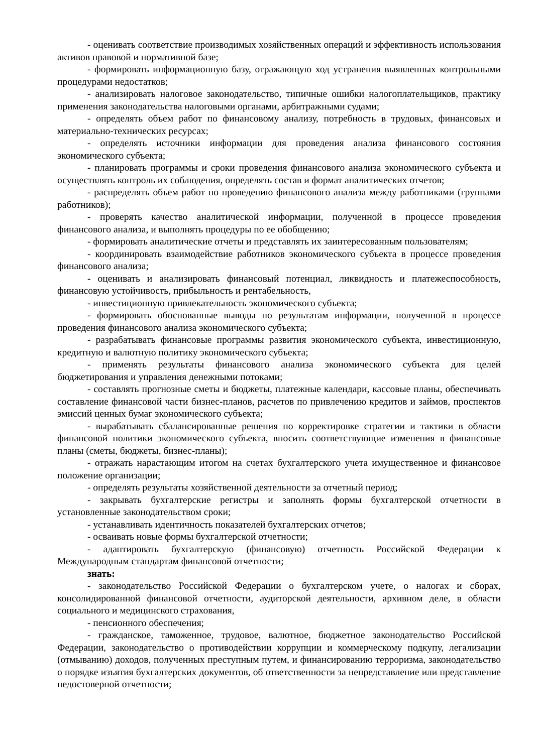- оценивать соответствие производимых хозяйственных операций и эффективность использования активов правовой и нормативной базе;
- формировать информационную базу, отражающую ход устранения выявленных контрольными процедурами недостатков;
- анализировать налоговое законодательство, типичные ошибки налогоплательщиков, практику применения законодательства налоговыми органами, арбитражными судами;
- определять объем работ по финансовому анализу, потребность в трудовых, финансовых и материально-технических ресурсах;
- определять источники информации для проведения анализа финансового состояния экономического субъекта;
- планировать программы и сроки проведения финансового анализа экономического субъекта и осуществлять контроль их соблюдения, определять состав и формат аналитических отчетов;
- распределять объем работ по проведению финансового анализа между работниками (группами работников);
- проверять качество аналитической информации, полученной в процессе проведения финансового анализа, и выполнять процедуры по ее обобщению;
- формировать аналитические отчеты и представлять их заинтересованным пользователям;
- координировать взаимодействие работников экономического субъекта в процессе проведения финансового анализа;
- оценивать и анализировать финансовый потенциал, ликвидность и платежеспособность, финансовую устойчивость, прибыльность и рентабельность,
- инвестиционную привлекательность экономического субъекта;
- формировать обоснованные выводы по результатам информации, полученной в процессе проведения финансового анализа экономического субъекта;
- разрабатывать финансовые программы развития экономического субъекта, инвестиционную, кредитную и валютную политику экономического субъекта;
- применять результаты финансового анализа экономического субъекта для целей бюджетирования и управления денежными потоками;
- составлять прогнозные сметы и бюджеты, платежные календари, кассовые планы, обеспечивать составление финансовой части бизнес-планов, расчетов по привлечению кредитов и займов, проспектов эмиссий ценных бумаг экономического субъекта;
- вырабатывать сбалансированные решения по корректировке стратегии и тактики в области финансовой политики экономического субъекта, вносить соответствующие изменения в финансовые планы (сметы, бюджеты, бизнес-планы);
- отражать нарастающим итогом на счетах бухгалтерского учета имущественное и финансовое положение организации;
- определять результаты хозяйственной деятельности за отчетный период;
- закрывать бухгалтерские регистры и заполнять формы бухгалтерской отчетности в установленные законодательством сроки;
- устанавливать идентичность показателей бухгалтерских отчетов;
- осваивать новые формы бухгалтерской отчетности;
- адаптировать бухгалтерскую (финансовую) отчетность Российской Федерации к Международным стандартам финансовой отчетности;
знать:
- законодательство Российской Федерации о бухгалтерском учете, о налогах и сборах, консолидированной финансовой отчетности, аудиторской деятельности, архивном деле, в области социального и медицинского страхования,
- пенсионного обеспечения;
- гражданское, таможенное, трудовое, валютное, бюджетное законодательство Российской Федерации, законодательство о противодействии коррупции и коммерческому подкупу, легализации (отмыванию) доходов, полученных преступным путем, и финансированию терроризма, законодательство о порядке изъятия бухгалтерских документов, об ответственности за непредставление или представление недостоверной отчетности;